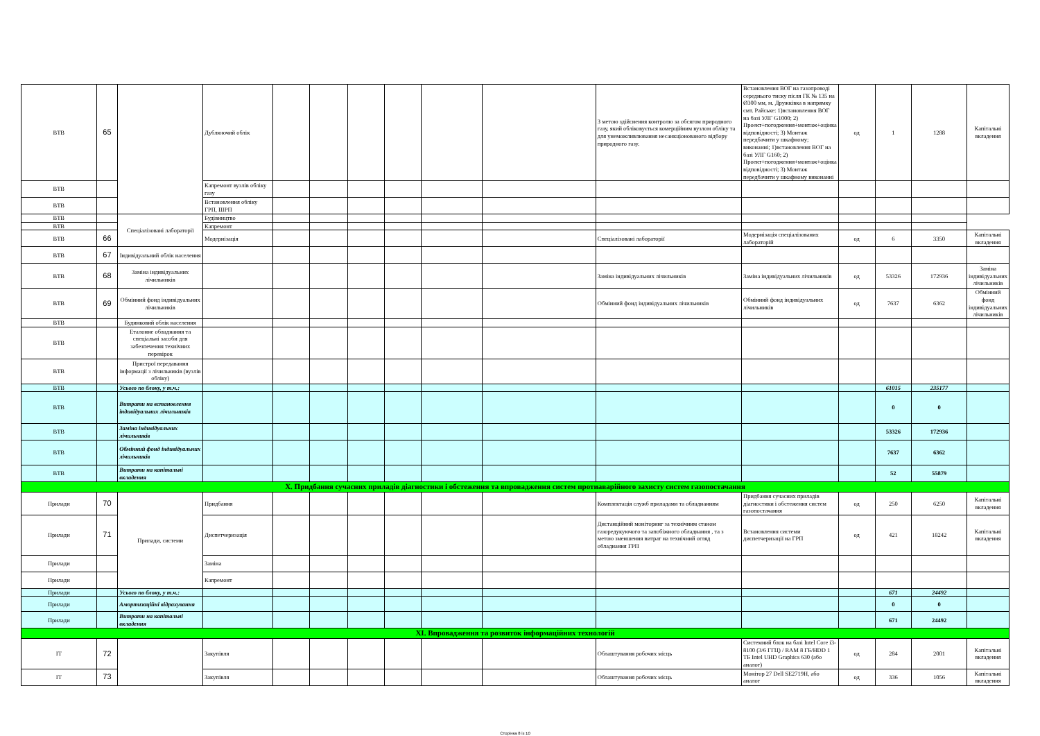| ВТВ | 65 | | Дублюючий облік | | | | | | | З метою здійснення контролю за обсягом природного газу, який обліковується комерційним вузлом обліку та для унеможливлювання несанкціонованого відбору природного газу. | Встановлення ВОГ на газопроводі середнього тиску після ГК № 135 на Ø300 мм, м. Дружківка в напрямку смт. Райське: 1)встановлення ВОГ на базі УЛГ G1000; 2) Проект+погодження+монтаж+оцінка відповідності; 3) Монтаж передбачити у шкафному; виконанні; 1)встановлення ВОГ на базі УЛГ G160; 2) Проект+погодження+монтаж+оцінка відповідності; 3) Монтаж передбачити у шкафному виконанні | од | 1 | 1288 | Капітальні вкладення |
| ВТВ | | | Капремонт вузлів обліку газу | | | | | | | | | | | | |
| ВТВ | | | Встановлення обліку ГРП, ШРП | | | | | | | | | | | | |
| ВТВ | | Спеціалізовані лабораторії | Будівництво | | | | | | | | | | | | |
| ВТВ | | | Капремонт | | | | | | | | | | | | |
| ВТВ | 66 | | Модернізація | | | | | | | Спеціалізовані лабораторії | Модернізація спеціалізованих лабораторій | од | 6 | 3350 | Капітальні вкладення |
| ВТВ | 67 | Індивідуальний облік населення | | | | | | | | | | | | | |
| ВТВ | 68 | Заміна індивідуальних лічильників | | | | | | | | Заміна індивідуальних лічильників | Заміна індивідуальних лічильників | од | 53326 | 172936 | Заміна індивідуальних лічильників |
| ВТВ | 69 | Обмінний фонд індивідуальних лічильників | | | | | | | | Обмінний фонд індивідуальних лічильників | Обмінний фонд індивідуальних лічильників | од | 7637 | 6362 | Обмінний фонд індивідуальних лічильників |
| ВТВ | | Будинковий облік населення | | | | | | | | | | | | | |
| ВТВ | | Еталонне обладнання та спеціальні засоби для забезпечення технічних перевірок | | | | | | | | | | | | | |
| ВТВ | | Пристрої передавання інформації з лічильників (вузлів обліку) | | | | | | | | | | | | | |
| ВТВ | | Усього по блоку, у т.ч.: | | | | | | | | | | | 61015 | 235177 | |
| ВТВ | | Витрати на встановлення індивідуальних лічильників | | | | | | | | | | | 0 | 0 | |
| ВТВ | | Заміна індивідуальних лічильників | | | | | | | | | | | 53326 | 172936 | |
| ВТВ | | Обмінний фонд індивідуальних лічильників | | | | | | | | | | | 7637 | 6362 | |
| ВТВ | | Витрати на капітальні вкладення | | | | | | | | | | | 52 | 55879 | |
| X. Придбання сучасних приладів діагностики і обстеження та впровадження систем протиаварійного захисту систем газопостачання | | | | | | | | | | | | | | | |
| Прилади | 70 | Прилади, системи | Придбання | | | | | | | Комплектація служб приладами та обладнанням | Придбання сучасних приладів діагностики і обстеження систем газопостачання | од | 250 | 6250 | Капітальні вкладення |
| Прилади | 71 | | Диспетчеризація | | | | | | | Дистанційний моніторинг за технічним станом газоредукуючого та запобіжного обладнання , та з метою зменшення витрат на технічний огляд обладнання ГРП | Встановлення системи диспетчеризації на ГРП | од | 421 | 18242 | Капітальні вкладення |
| Прилади | | | Заміна | | | | | | | | | | | | |
| Прилади | | | Капремонт | | | | | | | | | | | | |
| Прилади | | Усього по блоку, у т.ч.: | | | | | | | | | | | 671 | 24492 | |
| Прилади | | Амортизаційні відрахування | | | | | | | | | | | 0 | 0 | |
| Прилади | | Витрати на капітальні вкладення | | | | | | | | | | | 671 | 24492 | |
| XI. Впровадження та розвиток інформаційних технологій | | | | | | | | | | | | | | | |
| ІТ | 72 | | Закупівля | | | | | | | Облаштування робочих місць | Системний блок на базі Intel Core i3-8100 (3/6 ГГЦ) / RAM 8 ГБ/HDD 1 ТБ Intel UHD Graphics 630 (або аналог) | од | 284 | 2001 | Капітальні вкладення |
| ІТ | 73 | | Закупівля | | | | | | | Облаштування робочих місць | Монітор 27 Dell SE2719H, або аналог | од | 336 | 1056 | Капітальні вкладення |
Сторінка 8 із 10